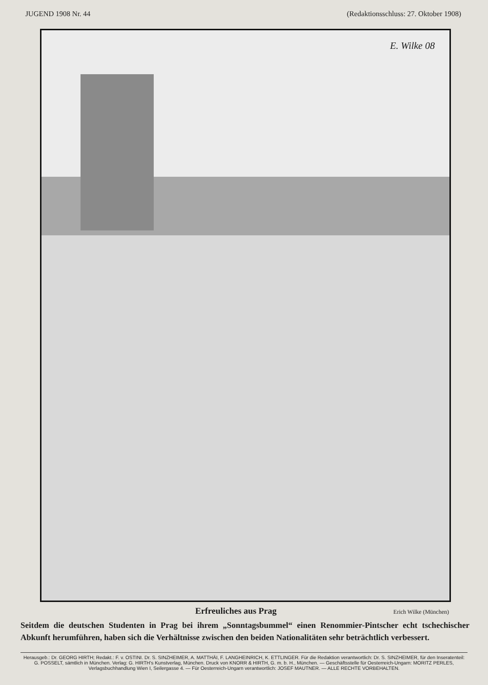JUGEND 1908 Nr. 44 (Redaktionsschluss: 27. Oktober 1908)
E. Wilke 08
Erfreuliches aus Prag Erich Wilke (München)
Seitdem die deutschen Studenten in Prag bei ihrem „Sonntagsbummel“ einen Renommier-Pintscher echt tschechischer Abkunft herumführen, haben sich die Verhältnisse zwischen den beiden Nationalitäten sehr beträchtlich verbessert.
Herausgeb.: Dr. GEORG HIRTH; Redakt.: F. v. OSTINI. Dr. S. SINZHEIMER, A. MATTHÄI, F. LANGHEINRICH, K. ETTLINGER. Für die Redaktion verantwortlich: Dr. S. SINZHEIMER, für den Inseratenteil: G. POSSELT, sämtlich in München. Verlag: G. HIRTH's Kunstverlag, München. Druck von KNORR & HIRTH, G. m. b. H., München. — Geschäftsstelle für Oesterreich-Ungarn: MORITZ PERLES, Verlagsbuchhandlung Wien I, Seilergasse 4. — Für Oesterreich-Ungarn verantwortlich: JOSEF MAUTNER. — ALLE RECHTE VORBEHALTEN.